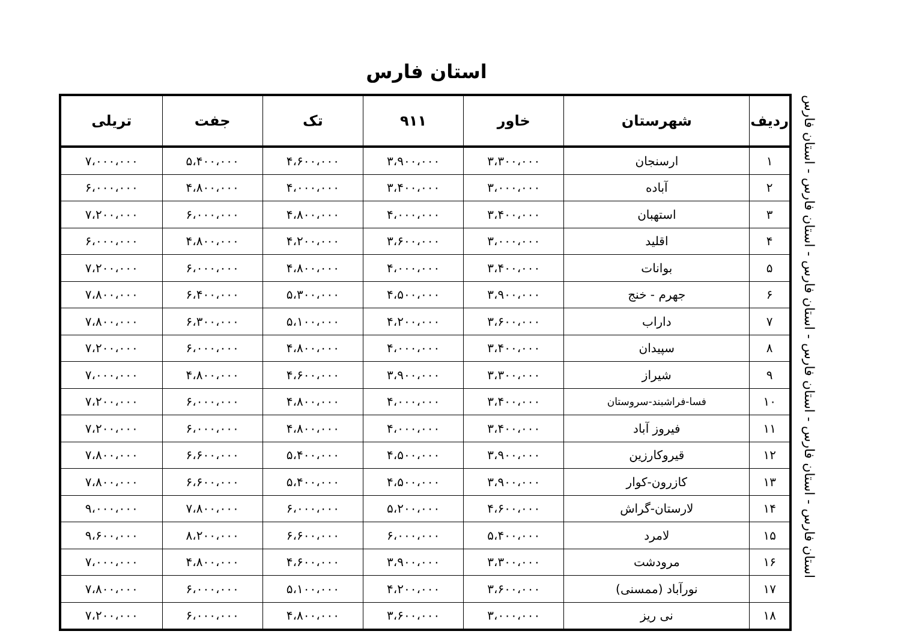استان فارس
| ردیف | شهرستان | خاور | ۹۱۱ | تک | جفت | تریلی |
| --- | --- | --- | --- | --- | --- | --- |
| ۱ | ارسنجان | ۳،۳۰۰،۰۰۰ | ۳،۹۰۰،۰۰۰ | ۴،۶۰۰،۰۰۰ | ۵،۴۰۰،۰۰۰ | ۷،۰۰۰،۰۰۰ |
| ۲ | آباده | ۳،۰۰۰،۰۰۰ | ۳،۴۰۰،۰۰۰ | ۴،۰۰۰،۰۰۰ | ۴،۸۰۰،۰۰۰ | ۶،۰۰۰،۰۰۰ |
| ۳ | استهبان | ۳،۴۰۰،۰۰۰ | ۴،۰۰۰،۰۰۰ | ۴،۸۰۰،۰۰۰ | ۶،۰۰۰،۰۰۰ | ۷،۲۰۰،۰۰۰ |
| ۴ | اقلید | ۳،۰۰۰،۰۰۰ | ۳،۶۰۰،۰۰۰ | ۴،۲۰۰،۰۰۰ | ۴،۸۰۰،۰۰۰ | ۶،۰۰۰،۰۰۰ |
| ۵ | بوانات | ۳،۴۰۰،۰۰۰ | ۴،۰۰۰،۰۰۰ | ۴،۸۰۰،۰۰۰ | ۶،۰۰۰،۰۰۰ | ۷،۲۰۰،۰۰۰ |
| ۶ | جهرم - خنج | ۳،۹۰۰،۰۰۰ | ۴،۵۰۰،۰۰۰ | ۵،۳۰۰،۰۰۰ | ۶،۴۰۰،۰۰۰ | ۷،۸۰۰،۰۰۰ |
| ۷ | داراب | ۳،۶۰۰،۰۰۰ | ۴،۲۰۰،۰۰۰ | ۵،۱۰۰،۰۰۰ | ۶،۳۰۰،۰۰۰ | ۷،۸۰۰،۰۰۰ |
| ۸ | سپیدان | ۳،۴۰۰،۰۰۰ | ۴،۰۰۰،۰۰۰ | ۴،۸۰۰،۰۰۰ | ۶،۰۰۰،۰۰۰ | ۷،۲۰۰،۰۰۰ |
| ۹ | شیراز | ۳،۳۰۰،۰۰۰ | ۳،۹۰۰،۰۰۰ | ۴،۶۰۰،۰۰۰ | ۴،۸۰۰،۰۰۰ | ۷،۰۰۰،۰۰۰ |
| ۱۰ | فسا-فراشبند-سروستان | ۳،۴۰۰،۰۰۰ | ۴،۰۰۰،۰۰۰ | ۴،۸۰۰،۰۰۰ | ۶،۰۰۰،۰۰۰ | ۷،۲۰۰،۰۰۰ |
| ۱۱ | فیروز آباد | ۳،۴۰۰،۰۰۰ | ۴،۰۰۰،۰۰۰ | ۴،۸۰۰،۰۰۰ | ۶،۰۰۰،۰۰۰ | ۷،۲۰۰،۰۰۰ |
| ۱۲ | قیروکارزین | ۳،۹۰۰،۰۰۰ | ۴،۵۰۰،۰۰۰ | ۵،۴۰۰،۰۰۰ | ۶،۶۰۰،۰۰۰ | ۷،۸۰۰،۰۰۰ |
| ۱۳ | کازرون-کوار | ۳،۹۰۰،۰۰۰ | ۴،۵۰۰،۰۰۰ | ۵،۴۰۰،۰۰۰ | ۶،۶۰۰،۰۰۰ | ۷،۸۰۰،۰۰۰ |
| ۱۴ | لارستان-گراش | ۴،۶۰۰،۰۰۰ | ۵،۲۰۰،۰۰۰ | ۶،۰۰۰،۰۰۰ | ۷،۸۰۰،۰۰۰ | ۹،۰۰۰،۰۰۰ |
| ۱۵ | لامرد | ۵،۴۰۰،۰۰۰ | ۶،۰۰۰،۰۰۰ | ۶،۶۰۰،۰۰۰ | ۸،۲۰۰،۰۰۰ | ۹،۶۰۰،۰۰۰ |
| ۱۶ | مرودشت | ۳،۳۰۰،۰۰۰ | ۳،۹۰۰،۰۰۰ | ۴،۶۰۰،۰۰۰ | ۴،۸۰۰،۰۰۰ | ۷،۰۰۰،۰۰۰ |
| ۱۷ | نورآباد (ممسنی) | ۳،۶۰۰،۰۰۰ | ۴،۲۰۰،۰۰۰ | ۵،۱۰۰،۰۰۰ | ۶،۰۰۰،۰۰۰ | ۷،۸۰۰،۰۰۰ |
| ۱۸ | نی ریز | ۳،۰۰۰،۰۰۰ | ۳،۶۰۰،۰۰۰ | ۴،۸۰۰،۰۰۰ | ۶،۰۰۰،۰۰۰ | ۷،۲۰۰،۰۰۰ |
استان فارس - استان فارس - استان فارس - استان فارس - استان فارس - استان فارس